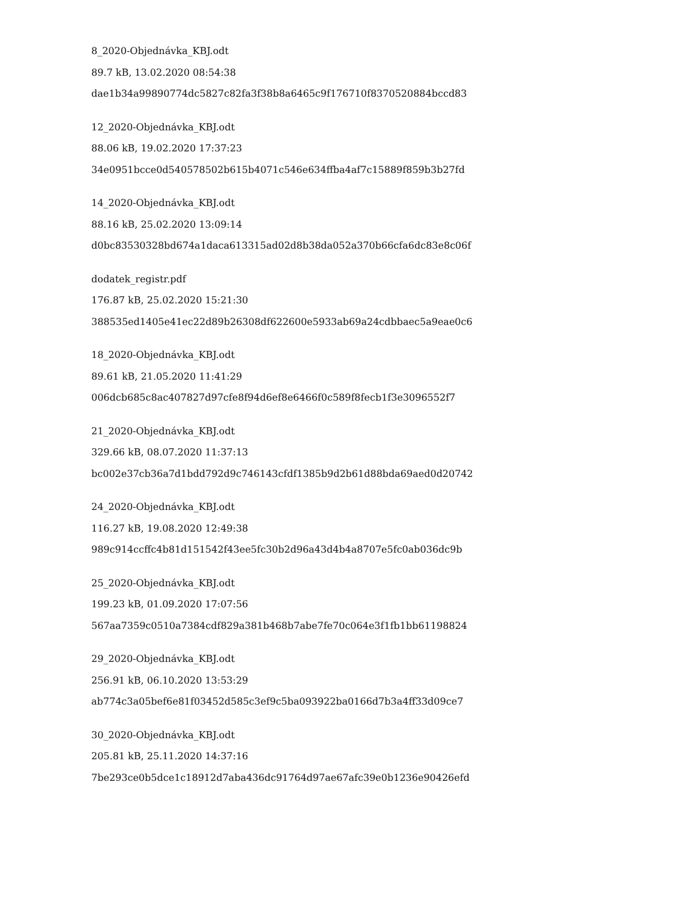8_2020-Objednávka_KBJ.odt
89.7 kB, 13.02.2020 08:54:38
dae1b34a99890774dc5827c82fa3f38b8a6465c9f176710f8370520884bccd83
12_2020-Objednávka_KBJ.odt
88.06 kB, 19.02.2020 17:37:23
34e0951bcce0d540578502b615b4071c546e634ffba4af7c15889f859b3b27fd
14_2020-Objednávka_KBJ.odt
88.16 kB, 25.02.2020 13:09:14
d0bc83530328bd674a1daca613315ad02d8b38da052a370b66cfa6dc83e8c06f
dodatek_registr.pdf
176.87 kB, 25.02.2020 15:21:30
388535ed1405e41ec22d89b26308df622600e5933ab69a24cdbbaec5a9eae0c6
18_2020-Objednávka_KBJ.odt
89.61 kB, 21.05.2020 11:41:29
006dcb685c8ac407827d97cfe8f94d6ef8e6466f0c589f8fecb1f3e3096552f7
21_2020-Objednávka_KBJ.odt
329.66 kB, 08.07.2020 11:37:13
bc002e37cb36a7d1bdd792d9c746143cfdf1385b9d2b61d88bda69aed0d20742
24_2020-Objednávka_KBJ.odt
116.27 kB, 19.08.2020 12:49:38
989c914ccffc4b81d151542f43ee5fc30b2d96a43d4b4a8707e5fc0ab036dc9b
25_2020-Objednávka_KBJ.odt
199.23 kB, 01.09.2020 17:07:56
567aa7359c0510a7384cdf829a381b468b7abe7fe70c064e3f1fb1bb61198824
29_2020-Objednávka_KBJ.odt
256.91 kB, 06.10.2020 13:53:29
ab774c3a05bef6e81f03452d585c3ef9c5ba093922ba0166d7b3a4ff33d09ce7
30_2020-Objednávka_KBJ.odt
205.81 kB, 25.11.2020 14:37:16
7be293ce0b5dce1c18912d7aba436dc91764d97ae67afc39e0b1236e90426efd